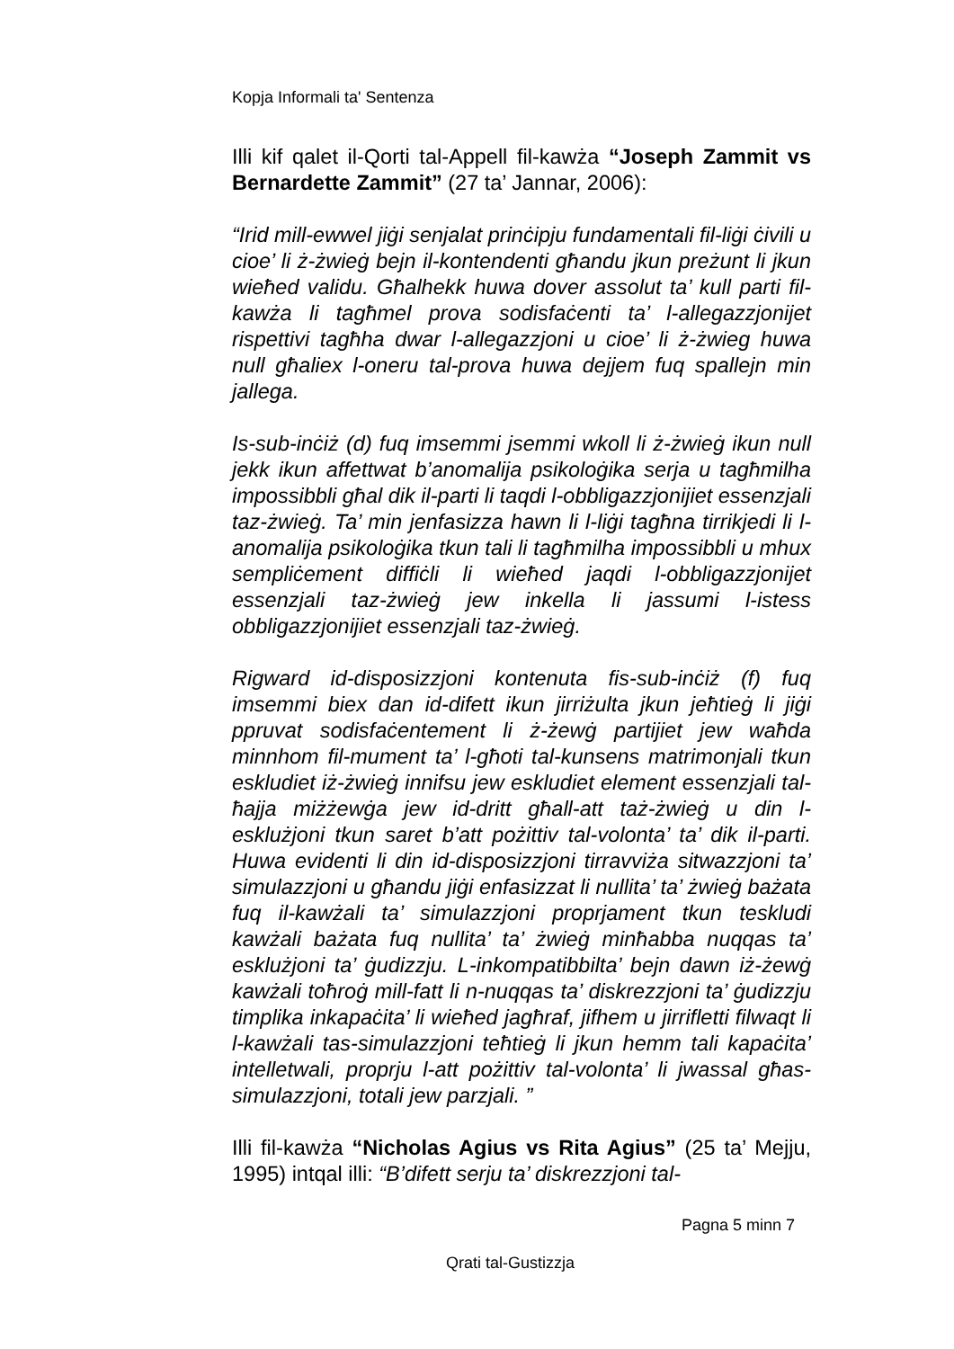Kopja Informali ta' Sentenza
Illi kif qalet il-Qorti tal-Appell fil-kawża “Joseph Zammit vs Bernardette Zammit” (27 ta’ Jannar, 2006):
“Irid mill-ewwel jiġi senjalat prinċipju fundamentali fil-liġi ċivili u cioe’ li ż-żwieġ bejn il-kontendenti għandu jkun preżunt li jkun wieħed validu. Għalhekk huwa dover assolut ta’ kull parti fil-kawża li tagħmel prova sodisfaċenti ta’ l-allegazzjonijet rispettivi tagħha dwar l-allegazzjoni u cioe’ li ż-żwieg huwa null għaliex l-oneru tal-prova huwa dejjem fuq spallejn min jallega.
Is-sub-inċiż (d) fuq imsemmi jsemmi wkoll li ż-żwieġ ikun null jekk ikun affettwat b’anomalija psikoloġika serja u tagħmilha impossibbli għal dik il-parti li taqdi l-obbligazzjonijiet essenzjali taz-żwieġ. Ta’ min jenfasizza hawn li l-liġi tagħna tirrikjedi li l-anomalija psikoloġika tkun tali li tagħmilha impossibbli u mhux sempliċement diffiċli li wieħed jaqdi l-obbligazzjonijet essenzjali taz-żwieġ jew inkella li jassumi l-istess obbligazzjonijiet essenzjali taz-żwieġ.
Rigward id-disposizzjoni kontenuta fis-sub-inċiż (f) fuq imsemmi biex dan id-difett ikun jirriżulta jkun jeħtieġ li jiġi ppruvat sodisfaċentement li ż-żewġ partijiet jew waħda minnhom fil-mument ta’ l-għoti tal-kunsens matrimonjali tkun eskludiet iż-żwieġ innifsu jew eskludiet element essenzjali tal-ħajja miżżewġa jew id-dritt għall-att taż-żwieġ u din l-esklużjoni tkun saret b’att pożittiv tal-volonta’ ta’ dik il-parti. Huwa evidenti li din id-disposizzjoni tirravviża sitwazzjoni ta’ simulazzjoni u għandu jiġi enfasizzat li nullita’ ta’ żwieġ bażata fuq il-kawżali ta’ simulazzjoni proprjament tkun teskludi kawżali bażata fuq nullita’ ta’ żwieġ minħabba nuqqas ta’ esklużjoni ta’ ġudizzju. L-inkompatibbilta’ bejn dawn iż-żewġ kawżali toħroġ mill-fatt li n-nuqqas ta’ diskrezzjoni ta’ ġudizzju timplika inkapaċita’ li wieħed jagħraf, jifhem u jirrifletti filwaqt li l-kawżali tas-simulazzjoni teħtieġ li jkun hemm tali kapaċita’ intelletwali, proprju l-att pożittiv tal-volonta’ li jwassal għas-simulazzjoni, totali jew parzjali. ”
Illi fil-kawża “Nicholas Agius vs Rita Agius” (25 ta’ Mejju, 1995) intqal illi: “B’difett serju ta’ diskrezzjoni tal-
Pagna 5 minn 7
Qrati tal-Gustizzja